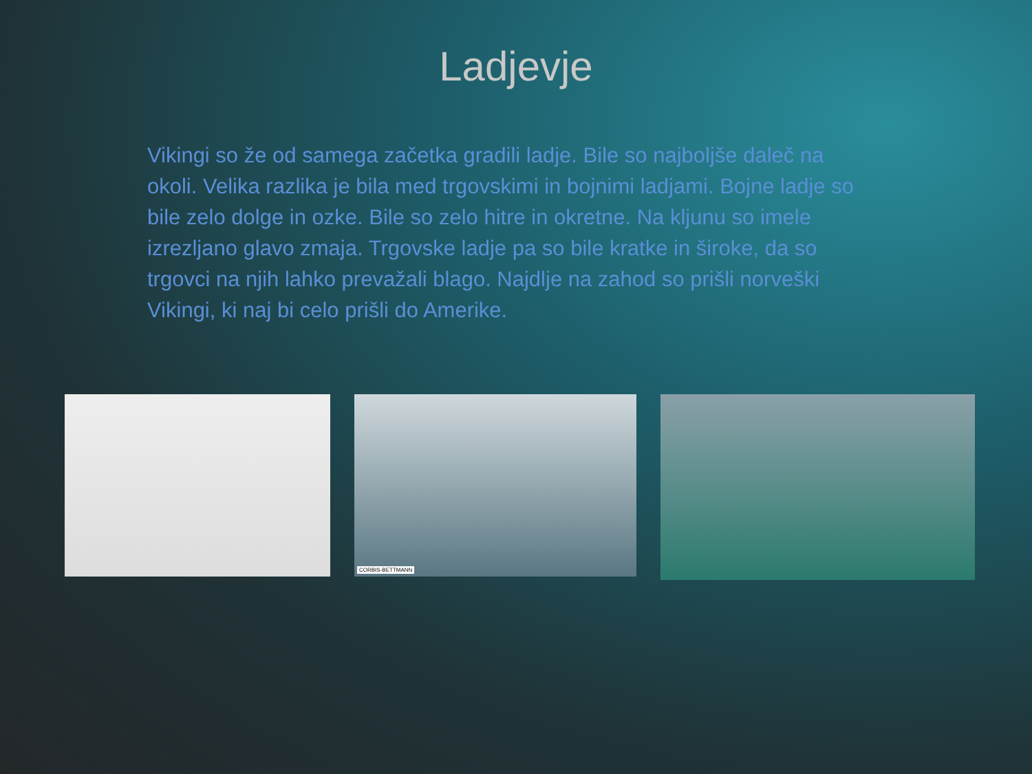Ladjevje
Vikingi so že od samega začetka gradili ladje. Bile so najboljše daleč na okoli. Velika razlika je bila med trgovskimi in bojnimi ladjami. Bojne ladje so bile zelo dolge in ozke. Bile so zelo hitre in okretne. Na kljunu so imele izrezljano glavo zmaja. Trgovske ladje pa so bile kratke in široke, da so trgovci na njih lahko prevažali blago. Najdlje na zahod so prišli norveški Vikingi, ki naj bi celo prišli do Amerike.
CORBIS-BETTMANN